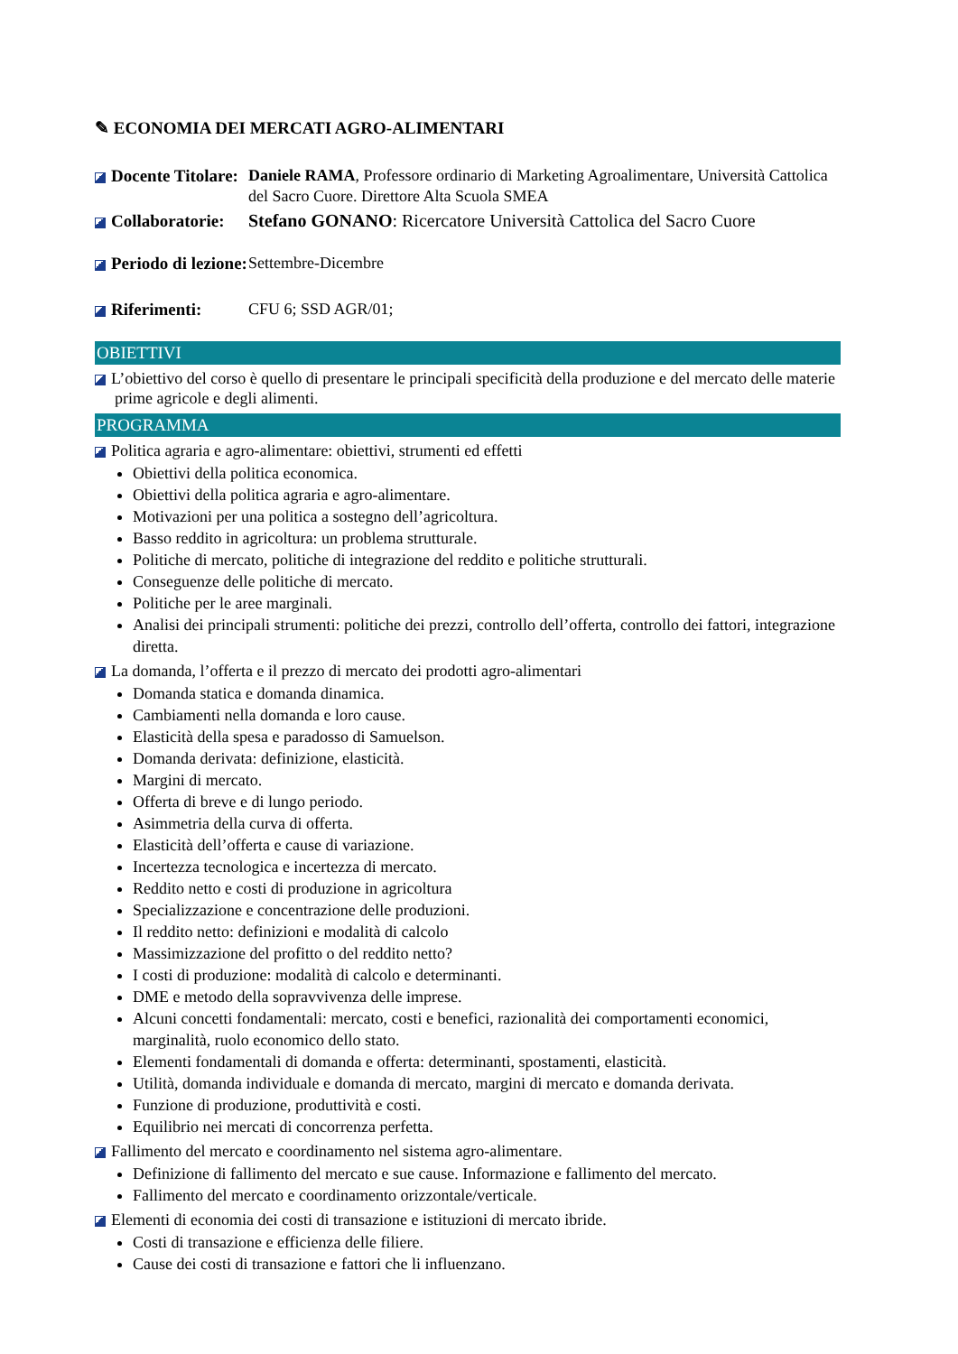✎ ECONOMIA DEI MERCATI AGRO-ALIMENTARI
Docente Titolare:
Daniele RAMA, Professore ordinario di Marketing Agroalimentare, Università Cattolica del Sacro Cuore. Direttore Alta Scuola SMEA
Collaboratorie:
Stefano GONANO: Ricercatore Università Cattolica del Sacro Cuore
Periodo di lezione:
Settembre-Dicembre
Riferimenti: CFU 6; SSD AGR/01;
OBIETTIVI
L’obiettivo del corso è quello di presentare le principali specificità della produzione e del mercato delle materie prime agricole e degli alimenti.
PROGRAMMA
Politica agraria e agro-alimentare: obiettivi, strumenti ed effetti
Obiettivi della politica economica.
Obiettivi della politica agraria e agro-alimentare.
Motivazioni per una politica a sostegno dell’agricoltura.
Basso reddito in agricoltura: un problema strutturale.
Politiche di mercato, politiche di integrazione del reddito e politiche strutturali.
Conseguenze delle politiche di mercato.
Politiche per le aree marginali.
Analisi dei principali strumenti: politiche dei prezzi, controllo dell’offerta, controllo dei fattori, integrazione diretta.
La domanda, l’offerta e il prezzo di mercato dei prodotti agro-alimentari
Domanda statica e domanda dinamica.
Cambiamenti nella domanda e loro cause.
Elasticità della spesa e paradosso di Samuelson.
Domanda derivata: definizione, elasticità.
Margini di mercato.
Offerta di breve e di lungo periodo.
Asimmetria della curva di offerta.
Elasticità dell’offerta e cause di variazione.
Incertezza tecnologica e incertezza di mercato.
Reddito netto e costi di produzione in agricoltura
Specializzazione e concentrazione delle produzioni.
Il reddito netto: definizioni e modalità di calcolo
Massimizzazione del profitto o del reddito netto?
I costi di produzione: modalità di calcolo e determinanti.
DME e metodo della sopravvivenza delle imprese.
Alcuni concetti fondamentali: mercato, costi e benefici, razionalità dei comportamenti economici, marginalità, ruolo economico dello stato.
Elementi fondamentali di domanda e offerta: determinanti, spostamenti, elasticità.
Utilità, domanda individuale e domanda di mercato, margini di mercato e domanda derivata.
Funzione di produzione, produttività e costi.
Equilibrio nei mercati di concorrenza perfetta.
Fallimento del mercato e coordinamento nel sistema agro-alimentare.
Definizione di fallimento del mercato e sue cause. Informazione e fallimento del mercato.
Fallimento del mercato e coordinamento orizzontale/verticale.
Elementi di economia dei costi di transazione e istituzioni di mercato ibride.
Costi di transazione e efficienza delle filiere.
Cause dei costi di transazione e fattori che li influenzano.